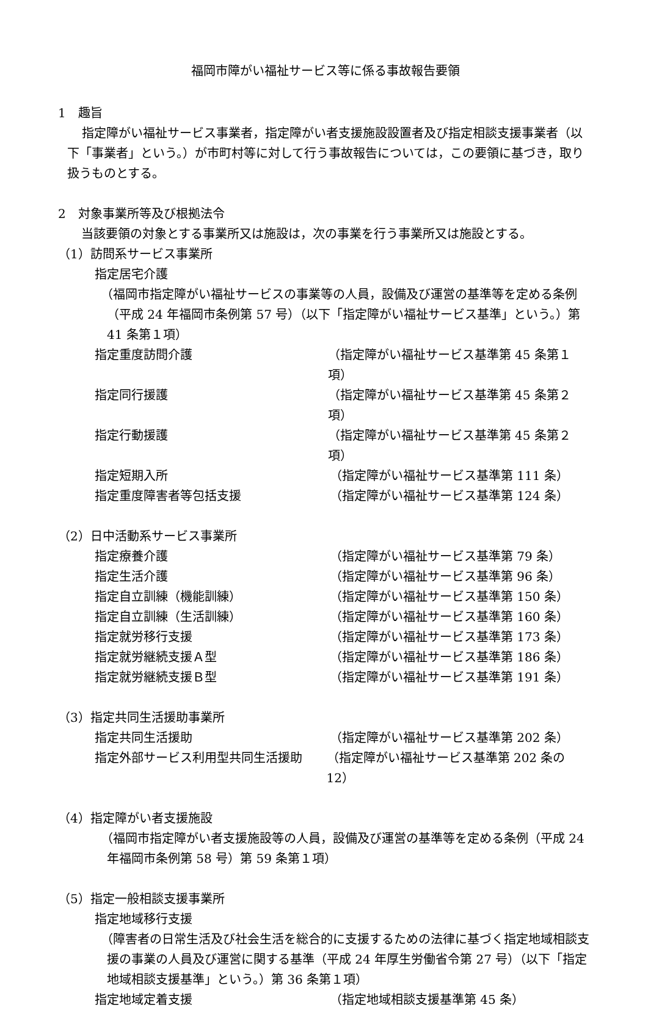福岡市障がい福祉サービス等に係る事故報告要領
1　趣旨
指定障がい福祉サービス事業者，指定障がい者支援施設設置者及び指定相談支援事業者（以下「事業者」という。）が市町村等に対して行う事故報告については，この要領に基づき，取り扱うものとする。
2　対象事業所等及び根拠法令
当該要領の対象とする事業所又は施設は，次の事業を行う事業所又は施設とする。
（1）訪問系サービス事業所
指定居宅介護
（福岡市指定障がい福祉サービスの事業等の人員，設備及び運営の基準等を定める条例（平成 24 年福岡市条例第 57 号）（以下「指定障がい福祉サービス基準」という。）第 41 条第１項）
指定重度訪問介護 （指定障がい福祉サービス基準第 45 条第１項）
指定同行援護 （指定障がい福祉サービス基準第 45 条第２項）
指定行動援護 （指定障がい福祉サービス基準第 45 条第２項）
指定短期入所 （指定障がい福祉サービス基準第 111 条）
指定重度障害者等包括支援 （指定障がい福祉サービス基準第 124 条）
（2）日中活動系サービス事業所
指定療養介護 （指定障がい福祉サービス基準第 79 条）
指定生活介護 （指定障がい福祉サービス基準第 96 条）
指定自立訓練（機能訓練） （指定障がい福祉サービス基準第 150 条）
指定自立訓練（生活訓練） （指定障がい福祉サービス基準第 160 条）
指定就労移行支援 （指定障がい福祉サービス基準第 173 条）
指定就労継続支援Ａ型 （指定障がい福祉サービス基準第 186 条）
指定就労継続支援Ｂ型 （指定障がい福祉サービス基準第 191 条）
（3）指定共同生活援助事業所
指定共同生活援助 （指定障がい福祉サービス基準第 202 条）
指定外部サービス利用型共同生活援助 （指定障がい福祉サービス基準第 202 条の 12）
（4）指定障がい者支援施設
（福岡市指定障がい者支援施設等の人員，設備及び運営の基準等を定める条例（平成 24 年福岡市条例第 58 号）第 59 条第１項）
（5）指定一般相談支援事業所
指定地域移行支援
（障害者の日常生活及び社会生活を総合的に支援するための法律に基づく指定地域相談支援の事業の人員及び運営に関する基準（平成 24 年厚生労働省令第 27 号）（以下「指定地域相談支援基準」という。）第 36 条第１項）
指定地域定着支援 （指定地域相談支援基準第 45 条）